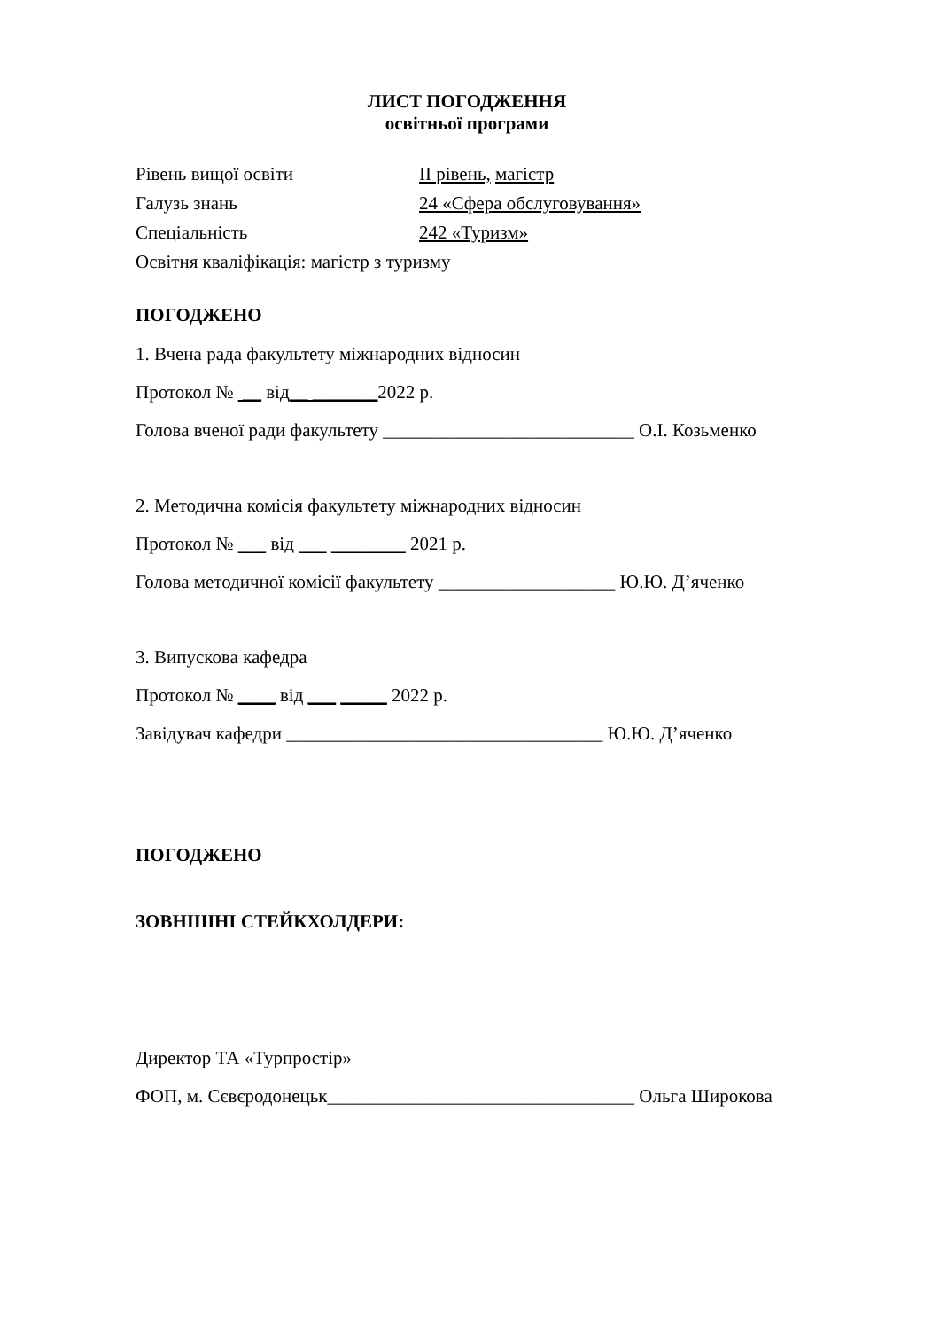ЛИСТ ПОГОДЖЕННЯ
освітньої програми
Рівень вищої освіти ІІ рівень, магістр
Галузь знань 24 «Сфера обслуговування»
Спеціальність 242 «Туризм»
Освітня кваліфікація: магістр з туризму
ПОГОДЖЕНО
1. Вчена рада факультету міжнародних відносин
Протокол № __ від__ _______2022 р.
Голова вченої ради факультету ___________________________ О.І. Козьменко
2. Методична комісія факультету міжнародних відносин
Протокол № ___ від ___ ________ 2021 р.
Голова методичної комісії факультету ___________________ Ю.Ю. Д’яченко
3. Випускова кафедра
Протокол № ____ від ___ _____ 2022 р.
Завідувач кафедри __________________________________ Ю.Ю. Д’яченко
ПОГОДЖЕНО
ЗОВНІШНІ СТЕЙКХОЛДЕРИ:
Директор ТА «Турпростір»
ФОП, м. Сєвєродонецьк_________________________________ Ольга Широкова